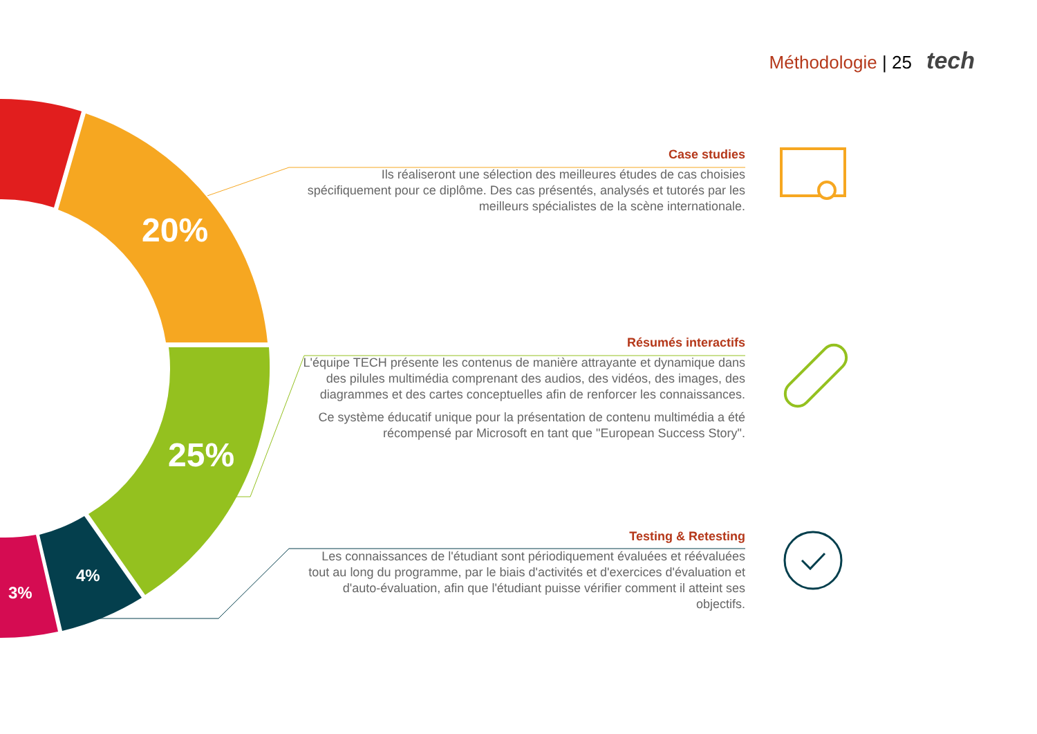Méthodologie | 25 tech
20%
25%
4%
3%
Case studies
Ils réaliseront une sélection des meilleures études de cas choisies spécifiquement pour ce diplôme. Des cas présentés, analysés et tutorés par les meilleurs spécialistes de la scène internationale.
Résumés interactifs
L'équipe TECH présente les contenus de manière attrayante et dynamique dans des pilules multimédia comprenant des audios, des vidéos, des images, des diagrammes et des cartes conceptuelles afin de renforcer les connaissances.
Ce système éducatif unique pour la présentation de contenu multimédia a été récompensé par Microsoft en tant que "European Success Story".
Testing & Retesting
Les connaissances de l'étudiant sont périodiquement évaluées et réévaluées tout au long du programme, par le biais d'activités et d'exercices d'évaluation et d'auto-évaluation, afin que l'étudiant puisse vérifier comment il atteint ses objectifs.